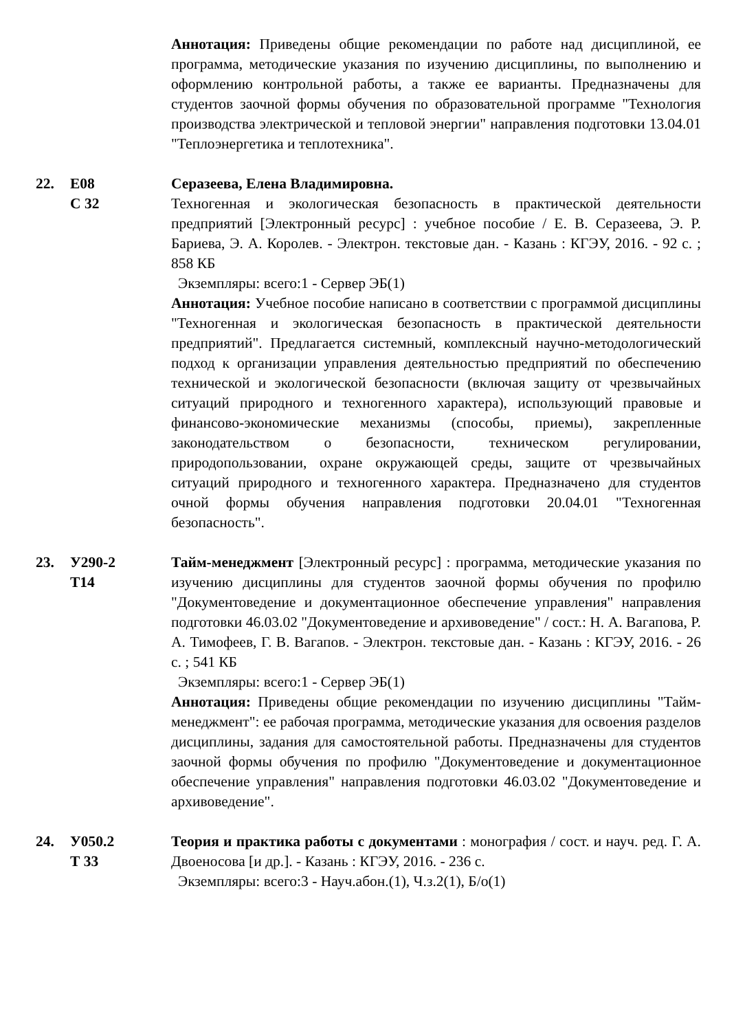Аннотация: Приведены общие рекомендации по работе над дисциплиной, ее программа, методические указания по изучению дисциплины, по выполнению и оформлению контрольной работы, а также ее варианты. Предназначены для студентов заочной формы обучения по образовательной программе "Технология производства электрической и тепловой энергии" направления подготовки 13.04.01 "Теплоэнергетика и теплотехника".
22. Е08
С 32
Серазеева, Елена Владимировна.
Техногенная и экологическая безопасность в практической деятельности предприятий [Электронный ресурс] : учебное пособие / Е. В. Серазеева, Э. Р. Бариева, Э. А. Королев. - Электрон. текстовые дан. - Казань : КГЭУ, 2016. - 92 с. ; 858 КБ
Экземпляры: всего:1 - Сервер ЭБ(1)
Аннотация: Учебное пособие написано в соответствии с программой дисциплины "Техногенная и экологическая безопасность в практической деятельности предприятий". Предлагается системный, комплексный научно-методологический подход к организации управления деятельностью предприятий по обеспечению технической и экологической безопасности (включая защиту от чрезвычайных ситуаций природного и техногенного характера), использующий правовые и финансово-экономические механизмы (способы, приемы), закрепленные законодательством о безопасности, техническом регулировании, природопользовании, охране окружающей среды, защите от чрезвычайных ситуаций природного и техногенного характера. Предназначено для студентов очной формы обучения направления подготовки 20.04.01 "Техногенная безопасность".
23. У290-2
Т14
Тайм-менеджмент [Электронный ресурс] : программа, методические указания по изучению дисциплины для студентов заочной формы обучения по профилю "Документоведение и документационное обеспечение управления" направления подготовки 46.03.02 "Документоведение и архивоведение" / сост.: Н. А. Вагапова, Р. А. Тимофеев, Г. В. Вагапов. - Электрон. текстовые дан. - Казань : КГЭУ, 2016. - 26 с. ; 541 КБ
Экземпляры: всего:1 - Сервер ЭБ(1)
Аннотация: Приведены общие рекомендации по изучению дисциплины "Тайм-менеджмент": ее рабочая программа, методические указания для освоения разделов дисциплины, задания для самостоятельной работы. Предназначены для студентов заочной формы обучения по профилю "Документоведение и документационное обеспечение управления" направления подготовки 46.03.02 "Документоведение и архивоведение".
24. У050.2
Т 33
Теория и практика работы с документами : монография / сост. и науч. ред. Г. А. Двоеносова [и др.]. - Казань : КГЭУ, 2016. - 236 с.
Экземпляры: всего:3 - Науч.абон.(1), Ч.з.2(1), Б/о(1)